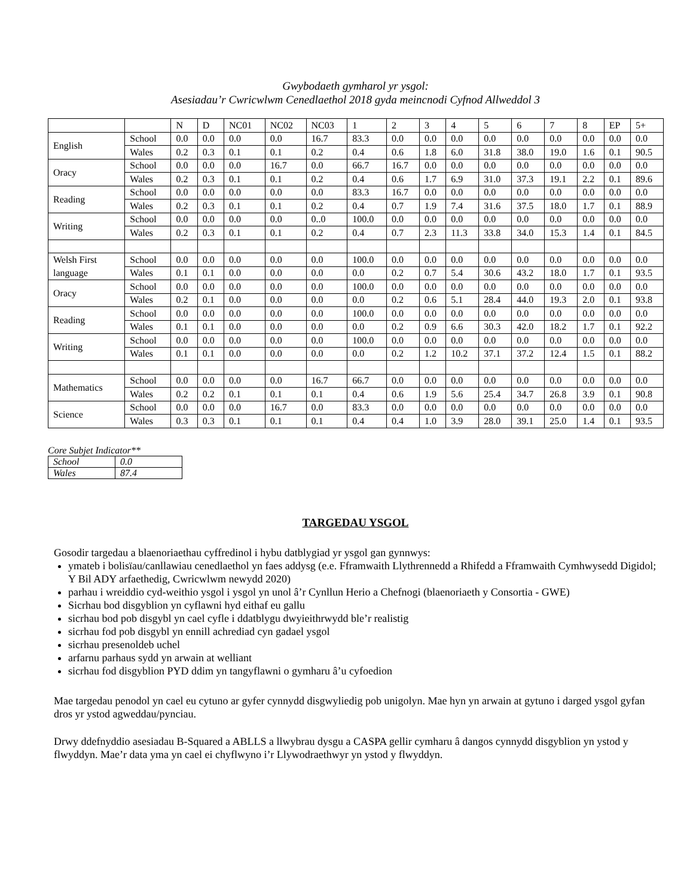Gwybodaeth gymharol yr ysgol:
Asesiadau’r Cwricwlwm Cenedlaethol 2018 gyda meincnodi Cyfnod Allweddol 3
| | | N | D | NC01 | NC02 | NC03 | 1 | 2 | 3 | 4 | 5 | 6 | 7 | 8 | EP | 5+ |
| English | School | 0.0 | 0.0 | 0.0 | 0.0 | 16.7 | 83.3 | 0.0 | 0.0 | 0.0 | 0.0 | 0.0 | 0.0 | 0.0 | 0.0 | 0.0 |
| | Wales | 0.2 | 0.3 | 0.1 | 0.1 | 0.2 | 0.4 | 0.6 | 1.8 | 6.0 | 31.8 | 38.0 | 19.0 | 1.6 | 0.1 | 90.5 |
| Oracy | School | 0.0 | 0.0 | 0.0 | 16.7 | 0.0 | 66.7 | 16.7 | 0.0 | 0.0 | 0.0 | 0.0 | 0.0 | 0.0 | 0.0 | 0.0 |
| | Wales | 0.2 | 0.3 | 0.1 | 0.1 | 0.2 | 0.4 | 0.6 | 1.7 | 6.9 | 31.0 | 37.3 | 19.1 | 2.2 | 0.1 | 89.6 |
| Reading | School | 0.0 | 0.0 | 0.0 | 0.0 | 0.0 | 83.3 | 16.7 | 0.0 | 0.0 | 0.0 | 0.0 | 0.0 | 0.0 | 0.0 | 0.0 |
| | Wales | 0.2 | 0.3 | 0.1 | 0.1 | 0.2 | 0.4 | 0.7 | 1.9 | 7.4 | 31.6 | 37.5 | 18.0 | 1.7 | 0.1 | 88.9 |
| Writing | School | 0.0 | 0.0 | 0.0 | 0.0 | 0..0 | 100.0 | 0.0 | 0.0 | 0.0 | 0.0 | 0.0 | 0.0 | 0.0 | 0.0 | 0.0 |
| | Wales | 0.2 | 0.3 | 0.1 | 0.1 | 0.2 | 0.4 | 0.7 | 2.3 | 11.3 | 33.8 | 34.0 | 15.3 | 1.4 | 0.1 | 84.5 |
| Welsh First | School | 0.0 | 0.0 | 0.0 | 0.0 | 0.0 | 100.0 | 0.0 | 0.0 | 0.0 | 0.0 | 0.0 | 0.0 | 0.0 | 0.0 | 0.0 |
| language | Wales | 0.1 | 0.1 | 0.0 | 0.0 | 0.0 | 0.0 | 0.2 | 0.7 | 5.4 | 30.6 | 43.2 | 18.0 | 1.7 | 0.1 | 93.5 |
| Oracy | School | 0.0 | 0.0 | 0.0 | 0.0 | 0.0 | 100.0 | 0.0 | 0.0 | 0.0 | 0.0 | 0.0 | 0.0 | 0.0 | 0.0 | 0.0 |
| | Wales | 0.2 | 0.1 | 0.0 | 0.0 | 0.0 | 0.0 | 0.2 | 0.6 | 5.1 | 28.4 | 44.0 | 19.3 | 2.0 | 0.1 | 93.8 |
| Reading | School | 0.0 | 0.0 | 0.0 | 0.0 | 0.0 | 100.0 | 0.0 | 0.0 | 0.0 | 0.0 | 0.0 | 0.0 | 0.0 | 0.0 | 0.0 |
| | Wales | 0.1 | 0.1 | 0.0 | 0.0 | 0.0 | 0.0 | 0.2 | 0.9 | 6.6 | 30.3 | 42.0 | 18.2 | 1.7 | 0.1 | 92.2 |
| Writing | School | 0.0 | 0.0 | 0.0 | 0.0 | 0.0 | 100.0 | 0.0 | 0.0 | 0.0 | 0.0 | 0.0 | 0.0 | 0.0 | 0.0 | 0.0 |
| | Wales | 0.1 | 0.1 | 0.0 | 0.0 | 0.0 | 0.0 | 0.2 | 1.2 | 10.2 | 37.1 | 37.2 | 12.4 | 1.5 | 0.1 | 88.2 |
| Mathematics | School | 0.0 | 0.0 | 0.0 | 0.0 | 16.7 | 66.7 | 0.0 | 0.0 | 0.0 | 0.0 | 0.0 | 0.0 | 0.0 | 0.0 | 0.0 |
| | Wales | 0.2 | 0.2 | 0.1 | 0.1 | 0.1 | 0.4 | 0.6 | 1.9 | 5.6 | 25.4 | 34.7 | 26.8 | 3.9 | 0.1 | 90.8 |
| Science | School | 0.0 | 0.0 | 0.0 | 16.7 | 0.0 | 83.3 | 0.0 | 0.0 | 0.0 | 0.0 | 0.0 | 0.0 | 0.0 | 0.0 | 0.0 |
| | Wales | 0.3 | 0.3 | 0.1 | 0.1 | 0.1 | 0.4 | 0.4 | 1.0 | 3.9 | 28.0 | 39.1 | 25.0 | 1.4 | 0.1 | 93.5 |
Core Subjet Indicator**
| School | 0.0 |
| Wales | 87.4 |
TARGEDAU YSGOL
Gosodir targedau a blaenoriaethau cyffredinol i hybu datblygiad yr ysgol gan gynnwys:
ymateb i bolisïau/canllawiau cenedlaethol yn faes addysg (e.e. Fframwaith Llythrennedd a Rhifedd a Fframwaith Cymhwysedd Digidol; Y Bil ADY arfaethedig, Cwricwlwm newydd 2020)
parhau i wreiddio cyd-weithio ysgol i ysgol yn unol â’r Cynllun Herio a Chefnogi (blaenoriaeth y Consortia - GWE)
Sicrhau bod disgyblion yn cyflawni hyd eithaf eu gallu
sicrhau bod pob disgybl yn cael cyfle i ddatblygu dwyieithrwydd ble’r realistig
sicrhau fod pob disgybl yn ennill achrediad cyn gadael ysgol
sicrhau presenoldeb uchel
arfarnu parhaus sydd yn arwain at welliant
sicrhau fod disgyblion PYD ddim yn tangyflawni o gymharu â’u cyfoedion
Mae targedau penodol yn cael eu cytuno ar gyfer cynnydd disgwyliedig pob unigolyn. Mae hyn yn arwain at gytuno i darged ysgol gyfan dros yr ystod agweddau/pynciau.
Drwy ddefnyddio asesiadau B-Squared a ABLLS a llwybrau dysgu a CASPA gellir cymharu â dangos cynnydd disgyblion yn ystod y flwyddyn. Mae’r data yma yn cael ei chyflwyno i’r Llywodraethwyr yn ystod y flwyddyn.